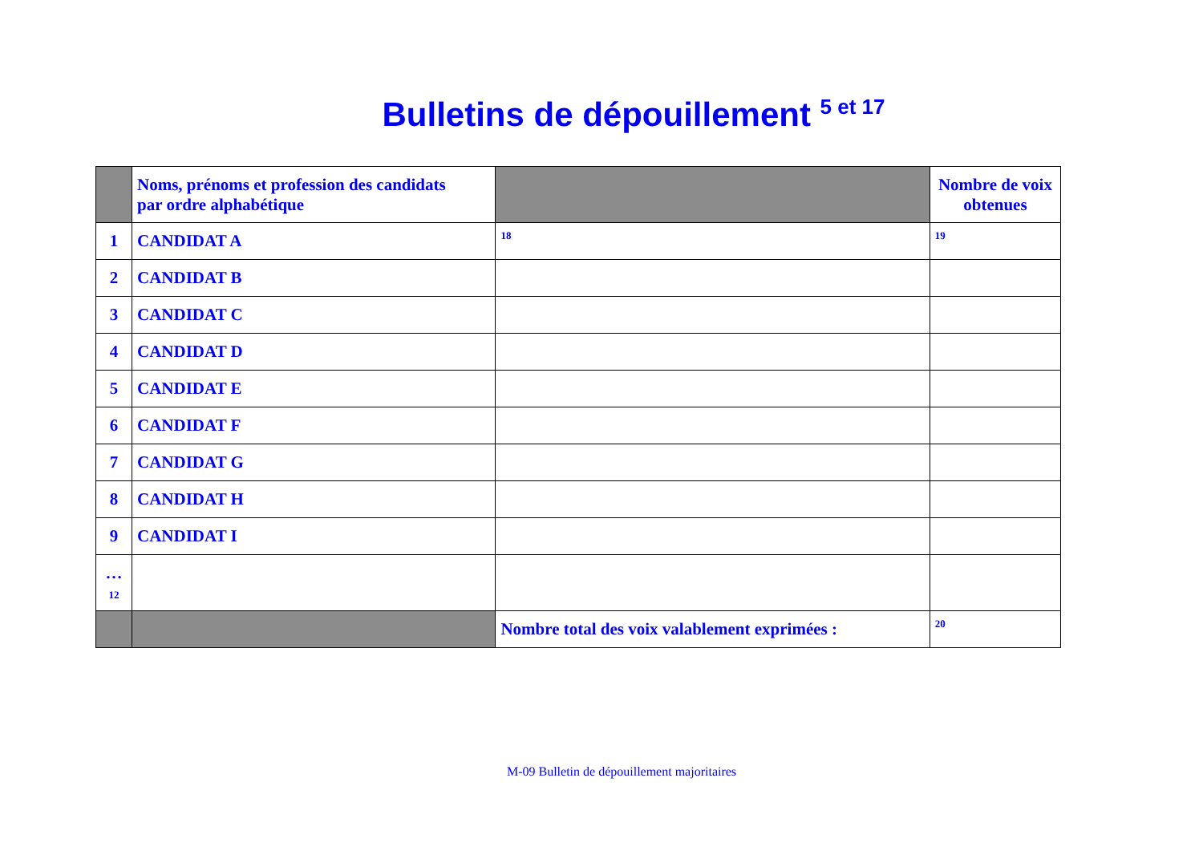Bulletins de dépouillement <sup>5 et 17</sup>
| | Noms, prénoms et profession des candidats par ordre alphabétique | | Nombre de voix obtenues |
| --- | --- | --- | --- |
| 1 | CANDIDAT A | 18 | 19 |
| 2 | CANDIDAT B | | |
| 3 | CANDIDAT C | | |
| 4 | CANDIDAT D | | |
| 5 | CANDIDAT E | | |
| 6 | CANDIDAT F | | |
| 7 | CANDIDAT G | | |
| 8 | CANDIDAT H | | |
| 9 | CANDIDAT I | | |
| … 12 | | | |
| | | Nombre total des voix valablement exprimées : | 20 |
M-09 Bulletin de dépouillement majoritaires